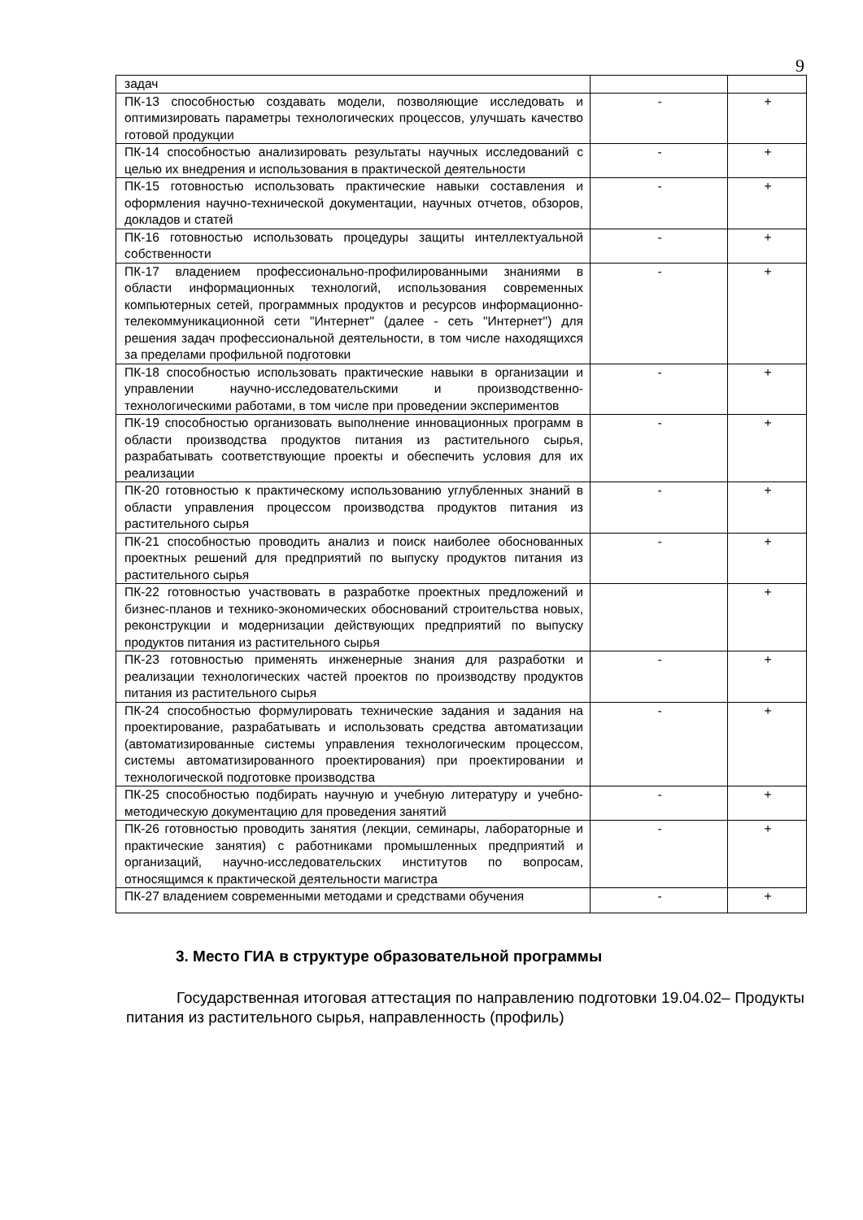9
| задач | | |
| ПК-13 способностью создавать модели, позволяющие исследовать и оптимизировать параметры технологических процессов, улучшать качество готовой продукции | - | + |
| ПК-14 способностью анализировать результаты научных исследований с целью их внедрения и использования в практической деятельности | - | + |
| ПК-15 готовностью использовать практические навыки составления и оформления научно-технической документации, научных отчетов, обзоров, докладов и статей | - | + |
| ПК-16 готовностью использовать процедуры защиты интеллектуальной собственности | - | + |
| ПК-17 владением профессионально-профилированными знаниями в области информационных технологий, использования современных компьютерных сетей, программных продуктов и ресурсов информационно-телекоммуникационной сети "Интернет" (далее - сеть "Интернет") для решения задач профессиональной деятельности, в том числе находящихся за пределами профильной подготовки | - | + |
| ПК-18 способностью использовать практические навыки в организации и управлении научно-исследовательскими и производственно-технологическими работами, в том числе при проведении экспериментов | - | + |
| ПК-19 способностью организовать выполнение инновационных программ в области производства продуктов питания из растительного сырья, разрабатывать соответствующие проекты и обеспечить условия для их реализации | - | + |
| ПК-20 готовностью к практическому использованию углубленных знаний в области управления процессом производства продуктов питания из растительного сырья | - | + |
| ПК-21 способностью проводить анализ и поиск наиболее обоснованных проектных решений для предприятий по выпуску продуктов питания из растительного сырья | - | + |
| ПК-22 готовностью участвовать в разработке проектных предложений и бизнес-планов и технико-экономических обоснований строительства новых, реконструкции и модернизации действующих предприятий по выпуску продуктов питания из растительного сырья | | + |
| ПК-23 готовностью применять инженерные знания для разработки и реализации технологических частей проектов по производству продуктов питания из растительного сырья | - | + |
| ПК-24 способностью формулировать технические задания и задания на проектирование, разрабатывать и использовать средства автоматизации (автоматизированные системы управления технологическим процессом, системы автоматизированного проектирования) при проектировании и технологической подготовке производства | - | + |
| ПК-25 способностью подбирать научную и учебную литературу и учебно-методическую документацию для проведения занятий | - | + |
| ПК-26 готовностью проводить занятия (лекции, семинары, лабораторные и практические занятия) с работниками промышленных предприятий и организаций, научно-исследовательских институтов по вопросам, относящимся к практической деятельности магистра | - | + |
| ПК-27 владением современными методами и средствами обучения | - | + |
3. Место ГИА в структуре образовательной программы
Государственная итоговая аттестация по направлению подготовки 19.04.02– Продукты питания из растительного сырья, направленность (профиль)